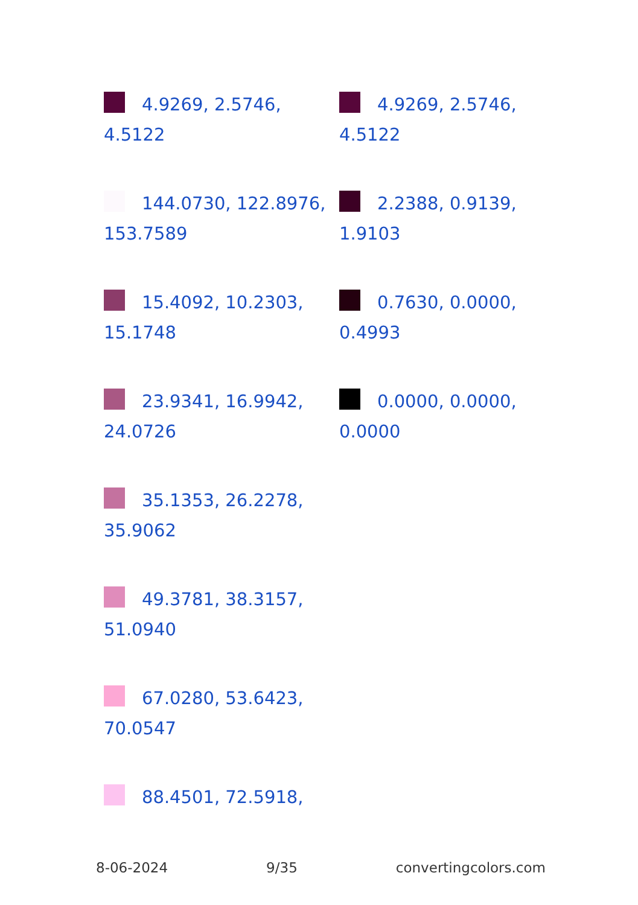4.9269, 2.5746, 4.5122
144.0730, 122.8976, 153.7589
15.4092, 10.2303, 15.1748
23.9341, 16.9942, 24.0726
35.1353, 26.2278, 35.9062
49.3781, 38.3157, 51.0940
67.0280, 53.6423, 70.0547
88.4501, 72.5918,
4.9269, 2.5746, 4.5122
2.2388, 0.9139, 1.9103
0.7630, 0.0000, 0.4993
0.0000, 0.0000, 0.0000
8-06-2024 9/35 convertingcolors.com